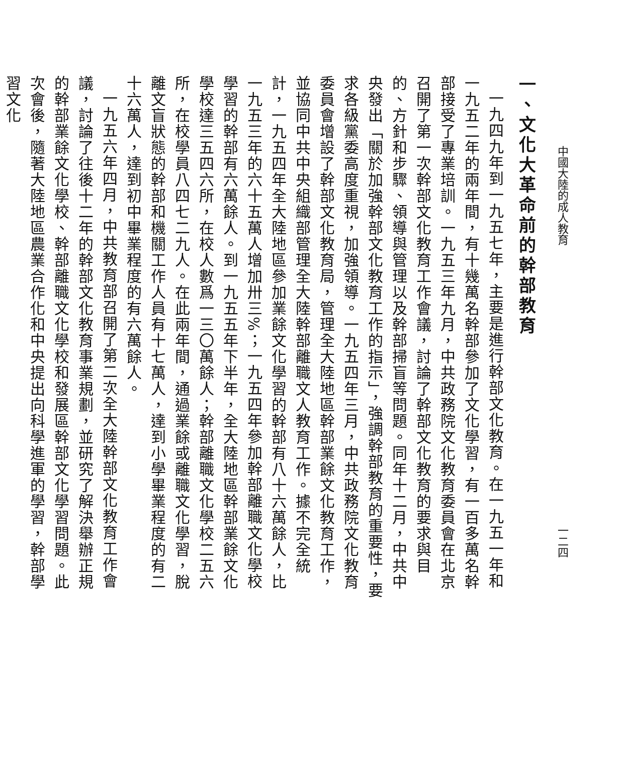中國大陸的成人教育 一二四
一、文化大革命前的幹部教育
一九四九年到一九五七年，主要是進行幹部文化教育。在一九五一年和一九五二年的兩年間，有十幾萬名幹部參加了文化學習，有一百多萬名幹部接受了專業培訓。一九五三年九月，中共政務院文化教育委員會在北京召開了第一次幹部文化教育工作會議，討論了幹部文化教育的要求與目的、方針和步驟、領導與管理以及幹部掃盲等問題。同年十二月，中共中央發出「關於加強幹部文化教育工作的指示」，強調幹部教育的重要性，要求各級黨委高度重視，加強領導。一九五四年三月，中共政務院文化教育委員會增設了幹部文化教育局，管理全大陸地區幹部業餘文化教育工作，並協同中共中央組織部管理全大陸幹部離職文人教育工作。據不完全統計，一九五四年全大陸地區參加業餘文化學習的幹部有八十六萬餘人，比一九五三年的六十五萬人增加卅三%；一九五四年參加幹部離職文化學校學習的幹部有六萬餘人。到一九五五年下半年，全大陸地區幹部業餘文化學校達三五四六所，在校人數爲一三〇萬餘人；幹部離職文化學校二五六所，在校學員八四七二九人。在此兩年間，通過業餘或離職文化學習，脫離文盲狀態的幹部和機關工作人員有十七萬人，達到小學畢業程度的有二十六萬人，達到初中畢業程度的有六萬餘人。
一九五六年四月，中共教育部召開了第二次全大陸幹部文化教育工作會議，討論了往後十二年的幹部文化教育事業規劃，並研究了解決舉辦正規的幹部業餘文化學校、幹部離職文化學校和發展區幹部文化學習問題。此次會後，隨著大陸地區農業合作化和中央提出向科學進軍的學習，幹部學習文化